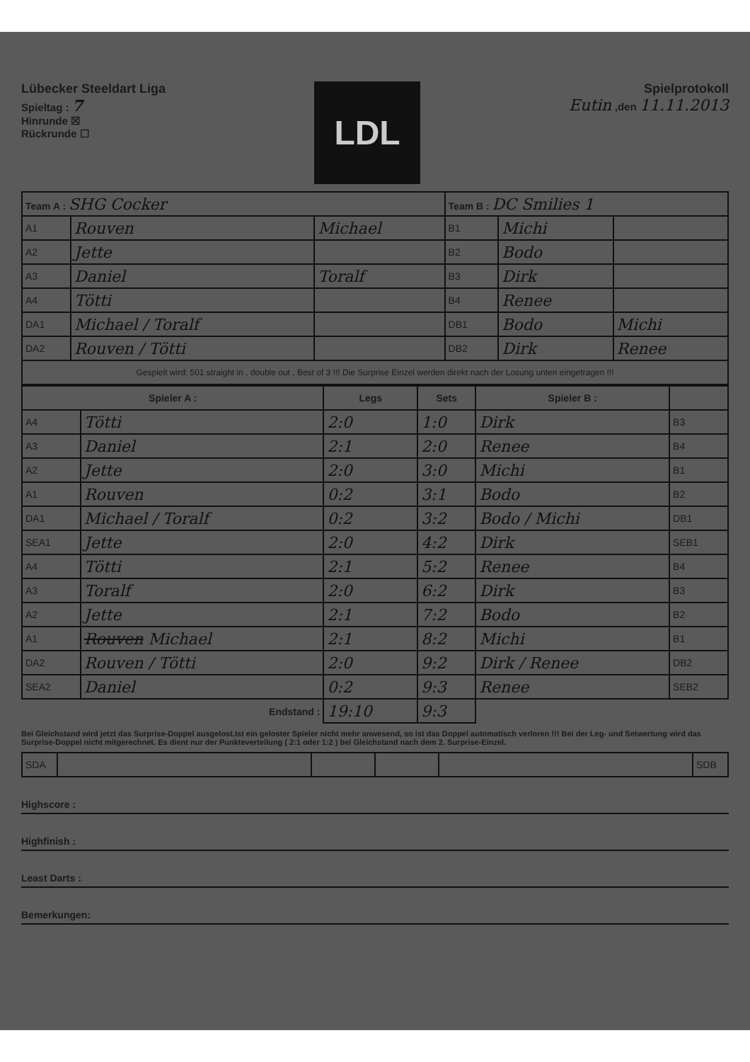Lübecker Steeldart Liga
Spieltag : 7
Hinrunde ☒
Rückrunde ☐
LDL
Spielprotokoll
Eutin ,den 11.11.2013
| Team A : SHG Cocker | | | Team B : DC Smilies 1 | | |
| A1 | Rouven | Michael | B1 | Michi | |
| A2 | Jette | | B2 | Bodo | |
| A3 | Daniel | Toralf | B3 | Dirk | |
| A4 | Tötti | | B4 | Renee | |
| DA1 | Michael / Toralf | | DB1 | Bodo | Michi |
| DA2 | Rouven / Tötti | | DB2 | Dirk | Renee |
| Gespielt wird: 501 straight in , double out , Best of 3 !!! Die Surprise Einzel werden direkt nach der Losung unten eingetragen !!! | | | | | |
| Spieler A : | | Legs | Sets | Spieler B : | |
| --- | --- | --- | --- | --- | --- |
| A4 | Tötti | 2:0 | 1:0 | Dirk | B3 |
| A3 | Daniel | 2:1 | 2:0 | Renee | B4 |
| A2 | Jette | 2:0 | 3:0 | Michi | B1 |
| A1 | Rouven | 0:2 | 3:1 | Bodo | B2 |
| DA1 | Michael / Toralf | 0:2 | 3:2 | Bodo / Michi | DB1 |
| SEA1 | Jette | 2:0 | 4:2 | Dirk | SEB1 |
| A4 | Tötti | 2:1 | 5:2 | Renee | B4 |
| A3 | Toralf | 2:0 | 6:2 | Dirk | B3 |
| A2 | Jette | 2:1 | 7:2 | Bodo | B2 |
| A1 | Rouven Michael | 2:1 | 8:2 | Michi | B1 |
| DA2 | Rouven / Tötti | 2:0 | 9:2 | Dirk / Renee | DB2 |
| SEA2 | Daniel | 0:2 | 9:3 | Renee | SEB2 |
| Endstand : | | 19:10 | 9:3 | | |
Bei Gleichstand wird jetzt das Surprise-Doppel ausgelost.Ist ein geloster Spieler nicht mehr anwesend, so ist das Doppel automatisch verloren !!! Bei der Leg- und Setwertung wird das Surprise-Doppel nicht mitgerechnet. Es dient nur der Punkteverteilung ( 2:1 oder 1:2 ) bei Gleichstand nach dem 2. Surprise-Einzel.
| SDA | | | | | SDB |
Highscore :
Highfinish :
Least Darts :
Bemerkungen: